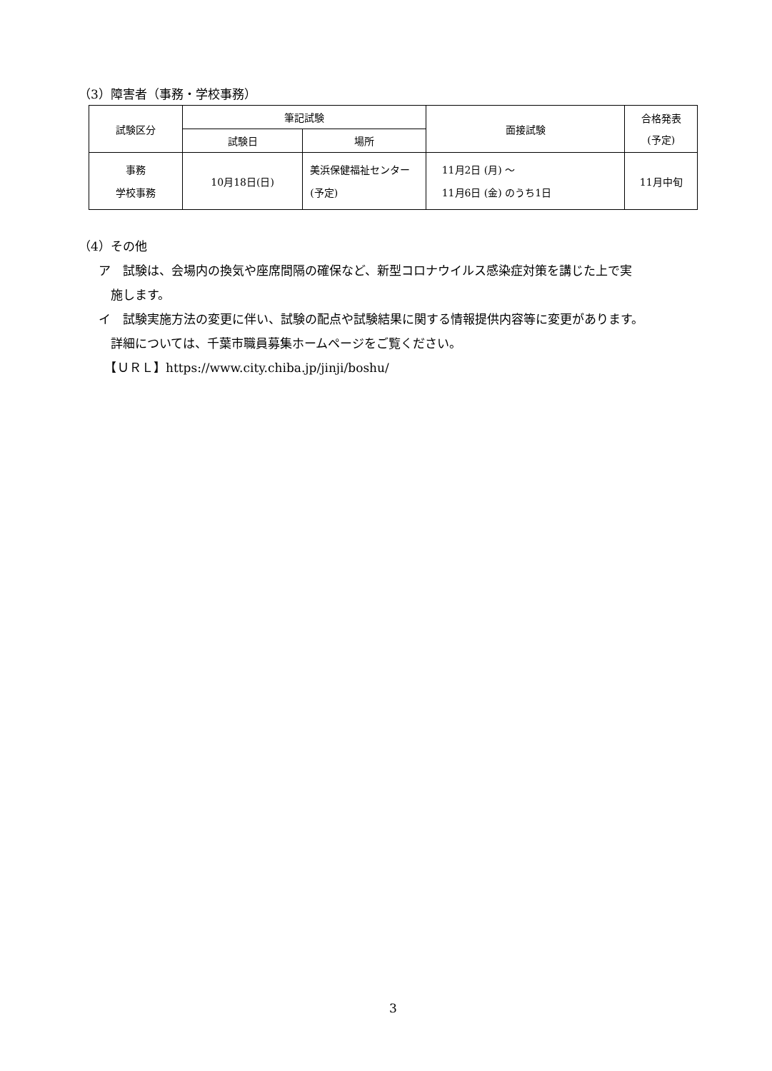（3）障害者（事務・学校事務）
| 試験区分 | 筆記試験 | | 面接試験 | 合格発表 (予定) |
| --- | --- | --- | --- | --- |
| | 試験日 | 場所 | | |
| 事務 学校事務 | 10月18日(日) | 美浜保健福祉センター (予定) | 11月2日 (月) ～ 11月6日 (金) のうち1日 | 11月中旬 |
（4）その他
ア　試験は、会場内の換気や座席間隔の確保など、新型コロナウイルス感染症対策を講じた上で実
　施します。
イ　試験実施方法の変更に伴い、試験の配点や試験結果に関する情報提供内容等に変更があります。
　詳細については、千葉市職員募集ホームページをご覧ください。
　【ＵＲＬ】https://www.city.chiba.jp/jinji/boshu/
3